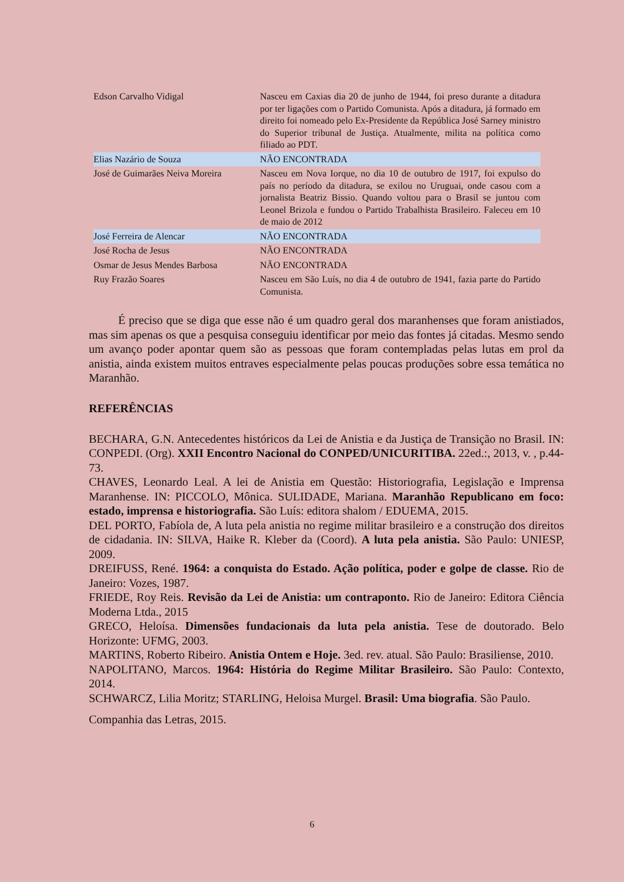| Edson Carvalho Vidigal | Nasceu em Caxias dia 20 de junho de 1944, foi preso durante a ditadura por ter ligações com o Partido Comunista. Após a ditadura, já formado em direito foi nomeado pelo Ex-Presidente da República José Sarney ministro do Superior tribunal de Justiça. Atualmente, milita na política como filiado ao PDT. |
| Elias Nazário de Souza | NÃO ENCONTRADA |
| José de Guimarães Neiva Moreira | Nasceu em Nova Iorque, no dia 10 de outubro de 1917, foi expulso do país no período da ditadura, se exilou no Uruguai, onde casou com a jornalista Beatriz Bissio. Quando voltou para o Brasil se juntou com Leonel Brizola e fundou o Partido Trabalhista Brasileiro. Faleceu em 10 de maio de 2012 |
| José Ferreira de Alencar | NÃO ENCONTRADA |
| José Rocha de Jesus | NÃO ENCONTRADA |
| Osmar de Jesus Mendes Barbosa | NÃO ENCONTRADA |
| Ruy Frazão Soares | Nasceu em São Luís, no dia 4 de outubro de 1941, fazia parte do Partido Comunista. |
É preciso que se diga que esse não é um quadro geral dos maranhenses que foram anistiados, mas sim apenas os que a pesquisa conseguiu identificar por meio das fontes já citadas. Mesmo sendo um avanço poder apontar quem são as pessoas que foram contempladas pelas lutas em prol da anistia, ainda existem muitos entraves especialmente pelas poucas produções sobre essa temática no Maranhão.
REFERÊNCIAS
BECHARA, G.N. Antecedentes históricos da Lei de Anistia e da Justiça de Transição no Brasil. IN: CONPEDI. (Org). XXII Encontro Nacional do CONPED/UNICURITIBA. 22ed.:, 2013, v. , p.44-73.
CHAVES, Leonardo Leal. A lei de Anistia em Questão: Historiografia, Legislação e Imprensa Maranhense. IN: PICCOLO, Mônica. SULIDADE, Mariana. Maranhão Republicano em foco: estado, imprensa e historiografia. São Luís: editora shalom / EDUEMA, 2015.
DEL PORTO, Fabíola de, A luta pela anistia no regime militar brasileiro e a construção dos direitos de cidadania. IN: SILVA, Haike R. Kleber da (Coord). A luta pela anistia. São Paulo: UNIESP, 2009.
DREIFUSS, René. 1964: a conquista do Estado. Ação política, poder e golpe de classe. Rio de Janeiro: Vozes, 1987.
FRIEDE, Roy Reis. Revisão da Lei de Anistia: um contraponto. Rio de Janeiro: Editora Ciência Moderna Ltda., 2015
GRECO, Heloísa. Dimensões fundacionais da luta pela anistia. Tese de doutorado. Belo Horizonte: UFMG, 2003.
MARTINS, Roberto Ribeiro. Anistia Ontem e Hoje. 3ed. rev. atual. São Paulo: Brasiliense, 2010.
NAPOLITANO, Marcos. 1964: História do Regime Militar Brasileiro. São Paulo: Contexto, 2014.
SCHWARCZ, Lilia Moritz; STARLING, Heloisa Murgel. Brasil: Uma biografia. São Paulo.
Companhia das Letras, 2015.
6